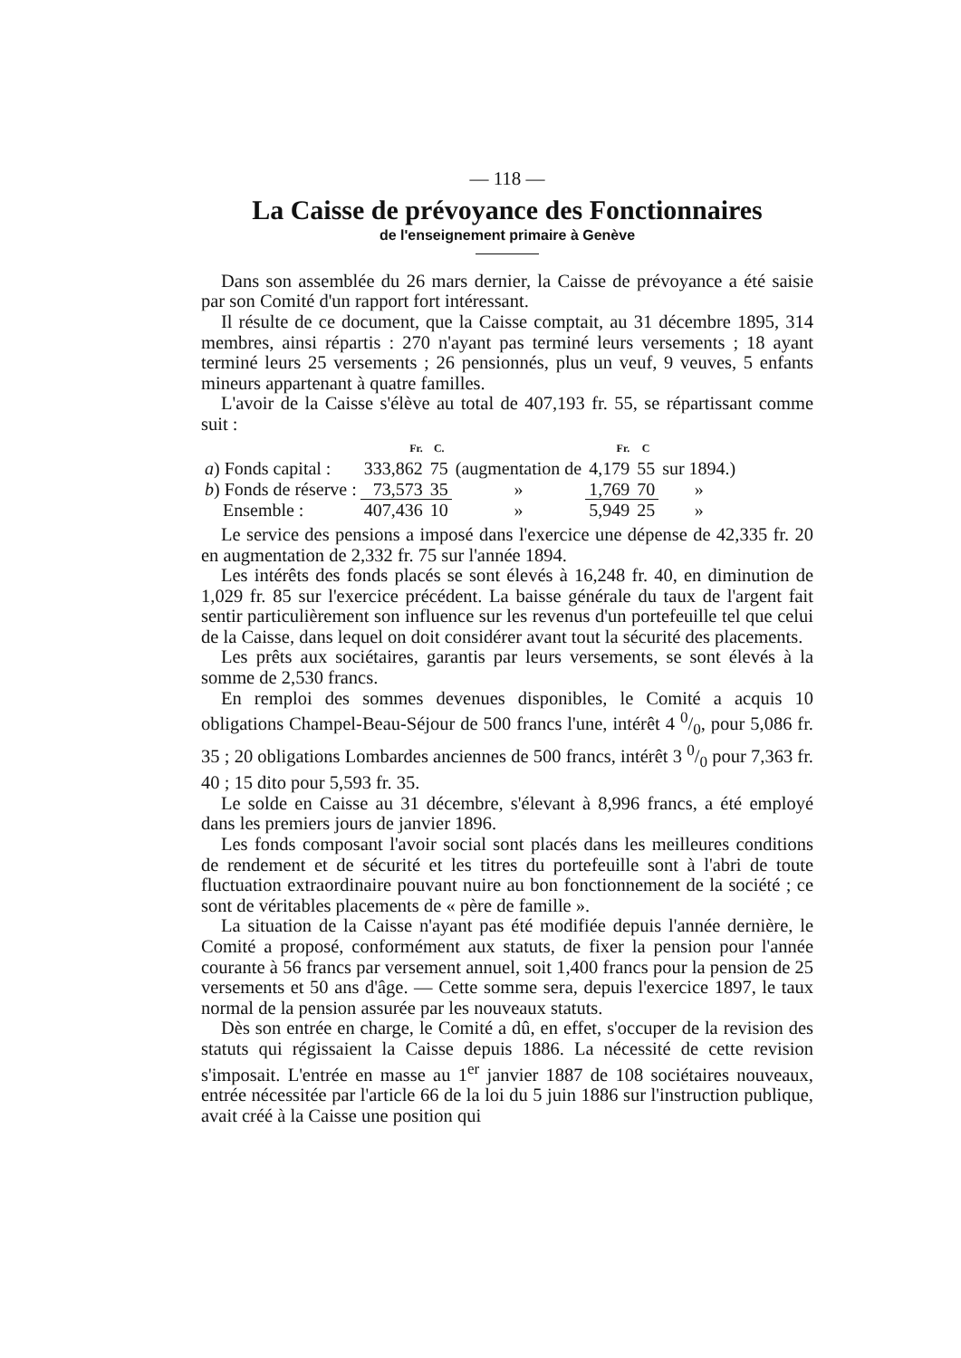— 118 —
La Caisse de prévoyance des Fonctionnaires
de l'enseignement primaire à Genève
Dans son assemblée du 26 mars dernier, la Caisse de prévoyance a été saisie par son Comité d'un rapport fort intéressant.
Il résulte de ce document, que la Caisse comptait, au 31 décembre 1895, 314 membres, ainsi répartis : 270 n'ayant pas terminé leurs versements ; 18 ayant terminé leurs 25 versements ; 26 pensionnés, plus un veuf, 9 veuves, 5 enfants mineurs appartenant à quatre familles.
L'avoir de la Caisse s'élève au total de 407,193 fr. 55, se répartissant comme suit :
| | Fr. | C. | | Fr. | C | |
| --- | --- | --- | --- | --- | --- | --- |
| a ) Fonds capital : | 333,862 | 75 | (augmentation de | 4,179 | 55 | sur 1894.) |
| b ) Fonds de réserve : | 73,573 | 35 | » | 1,769 | 70 | » |
| Ensemble : | 407,436 | 10 | » | 5,949 | 25 | » |
Le service des pensions a imposé dans l'exercice une dépense de 42,335 fr. 20 en augmentation de 2,332 fr. 75 sur l'année 1894.
Les intérêts des fonds placés se sont élevés à 16,248 fr. 40, en diminution de 1,029 fr. 85 sur l'exercice précédent. La baisse générale du taux de l'argent fait sentir particulièrement son influence sur les revenus d'un portefeuille tel que celui de la Caisse, dans lequel on doit considérer avant tout la sécurité des placements.
Les prêts aux sociétaires, garantis par leurs versements, se sont élevés à la somme de 2,530 francs.
En remploi des sommes devenues disponibles, le Comité a acquis 10 obligations Champel-Beau-Séjour de 500 francs l'une, intérêt 4 0/0, pour 5,086 fr. 35 ; 20 obligations Lombardes anciennes de 500 francs, intérêt 3 0/0 pour 7,363 fr. 40 ; 15 dito pour 5,593 fr. 35.
Le solde en Caisse au 31 décembre, s'élevant à 8,996 francs, a été employé dans les premiers jours de janvier 1896.
Les fonds composant l'avoir social sont placés dans les meilleures conditions de rendement et de sécurité et les titres du portefeuille sont à l'abri de toute fluctuation extraordinaire pouvant nuire au bon fonctionnement de la société ; ce sont de véritables placements de « père de famille ».
La situation de la Caisse n'ayant pas été modifiée depuis l'année dernière, le Comité a proposé, conformément aux statuts, de fixer la pension pour l'année courante à 56 francs par versement annuel, soit 1,400 francs pour la pension de 25 versements et 50 ans d'âge. — Cette somme sera, depuis l'exercice 1897, le taux normal de la pension assurée par les nouveaux statuts.
Dès son entrée en charge, le Comité a dû, en effet, s'occuper de la revision des statuts qui régissaient la Caisse depuis 1886. La nécessité de cette revision s'imposait. L'entrée en masse au 1<sup>er</sup> janvier 1887 de 108 sociétaires nouveaux, entrée nécessitée par l'article 66 de la loi du 5 juin 1886 sur l'instruction publique, avait créé à la Caisse une position qui